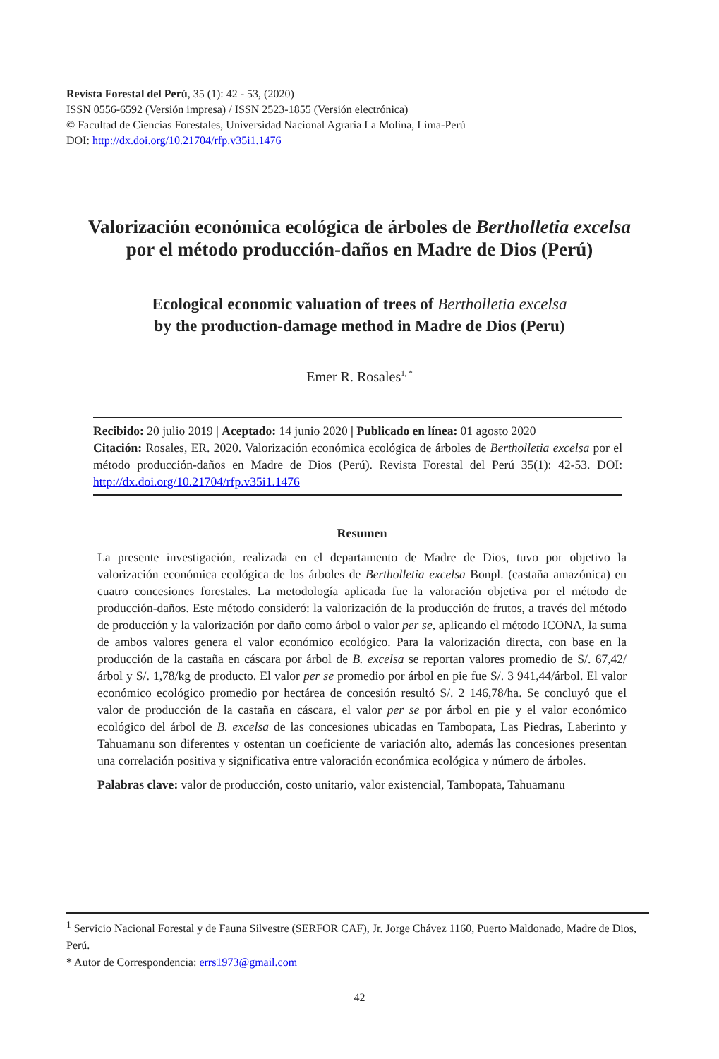Revista Forestal del Perú, 35 (1): 42 - 53, (2020)
ISSN 0556-6592 (Versión impresa) / ISSN 2523-1855 (Versión electrónica)
© Facultad de Ciencias Forestales, Universidad Nacional Agraria La Molina, Lima-Perú
DOI: http://dx.doi.org/10.21704/rfp.v35i1.1476
Valorización económica ecológica de árboles de Bertholletia excelsa
por el método producción-daños en Madre de Dios (Perú)
Ecological economic valuation of trees of Bertholletia excelsa
by the production-damage method in Madre de Dios (Peru)
Emer R. Rosales<sup>1, *</sup>
Recibido: 20 julio 2019 | Aceptado: 14 junio 2020 | Publicado en línea: 01 agosto 2020
Citación: Rosales, ER. 2020. Valorización económica ecológica de árboles de Bertholletia excelsa por el método producción-daños en Madre de Dios (Perú). Revista Forestal del Perú 35(1): 42-53. DOI: http://dx.doi.org/10.21704/rfp.v35i1.1476
Resumen
La presente investigación, realizada en el departamento de Madre de Dios, tuvo por objetivo la valorización económica ecológica de los árboles de Bertholletia excelsa Bonpl. (castaña amazónica) en cuatro concesiones forestales. La metodología aplicada fue la valoración objetiva por el método de producción-daños. Este método consideró: la valorización de la producción de frutos, a través del método de producción y la valorización por daño como árbol o valor per se, aplicando el método ICONA, la suma de ambos valores genera el valor económico ecológico. Para la valorización directa, con base en la producción de la castaña en cáscara por árbol de B. excelsa se reportan valores promedio de S/. 67,42/árbol y S/. 1,78/kg de producto. El valor per se promedio por árbol en pie fue S/. 3 941,44/árbol. El valor económico ecológico promedio por hectárea de concesión resultó S/. 2 146,78/ha. Se concluyó que el valor de producción de la castaña en cáscara, el valor per se por árbol en pie y el valor económico ecológico del árbol de B. excelsa de las concesiones ubicadas en Tambopata, Las Piedras, Laberinto y Tahuamanu son diferentes y ostentan un coeficiente de variación alto, además las concesiones presentan una correlación positiva y significativa entre valoración económica ecológica y número de árboles.
Palabras clave: valor de producción, costo unitario, valor existencial, Tambopata, Tahuamanu
<sup>1</sup> Servicio Nacional Forestal y de Fauna Silvestre (SERFOR CAF), Jr. Jorge Chávez 1160, Puerto Maldonado, Madre de Dios, Perú.
* Autor de Correspondencia: errs1973@gmail.com
42